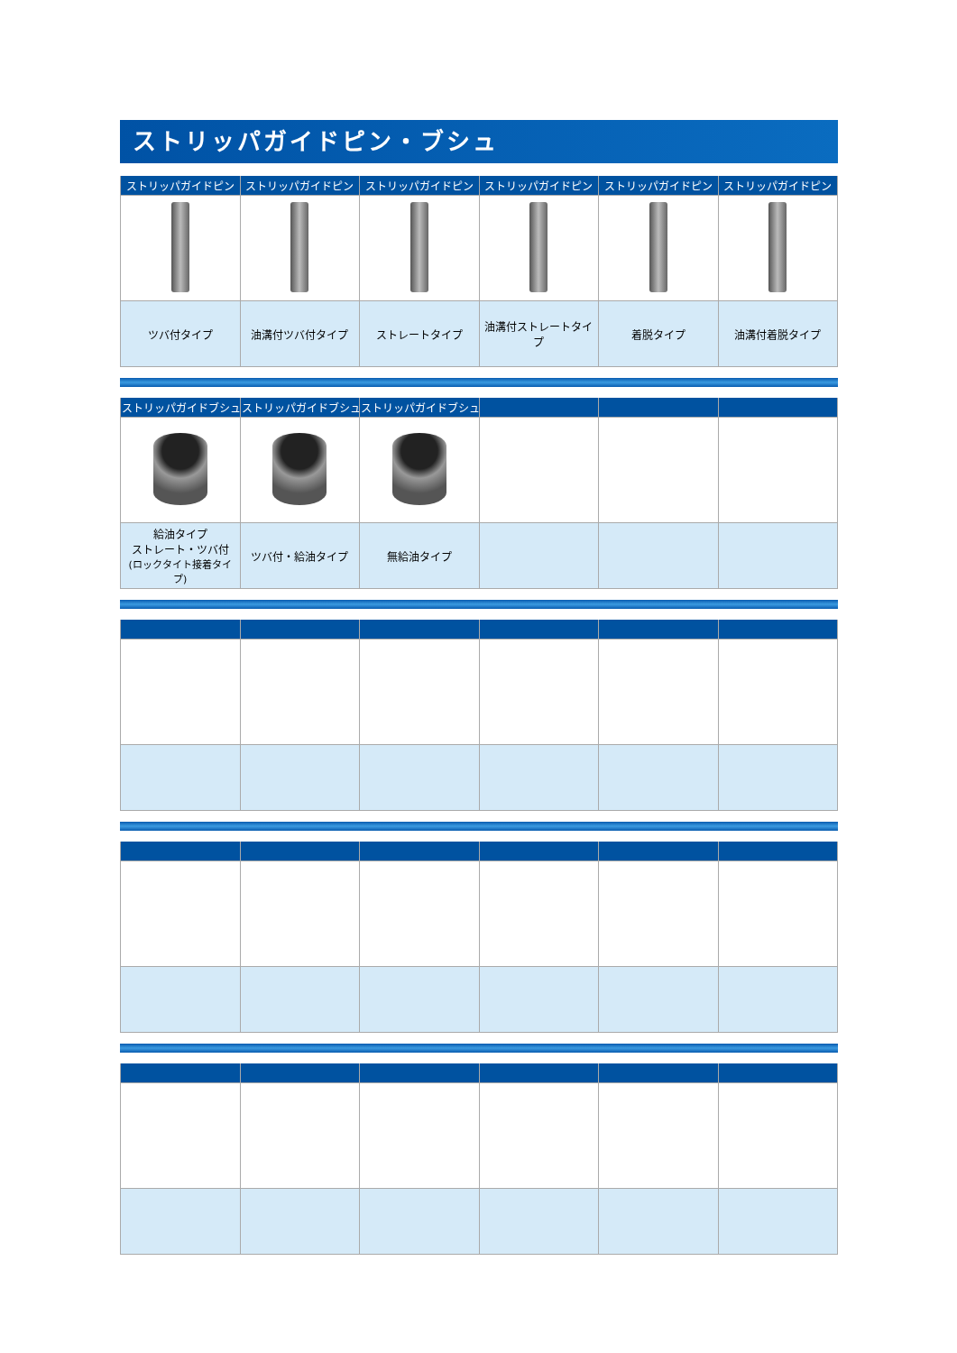ストリッパガイドピン・ブシュ
| ストリッパガイドピン | ストリッパガイドピン | ストリッパガイドピン | ストリッパガイドピン | ストリッパガイドピン | ストリッパガイドピン |
| --- | --- | --- | --- | --- | --- |
| ツバ付タイプ | 油溝付ツバ付タイプ | ストレートタイプ | 油溝付ストレートタイプ | 着脱タイプ | 油溝付着脱タイプ |
| ストリッパガイドブシュ | ストリッパガイドブシュ | ストリッパガイドブシュ | | | |
| --- | --- | --- | --- | --- | --- |
| 給油タイプ ストレート・ツバ付 (ロックタイト接着タイプ) | ツバ付・給油タイプ | 無給油タイプ | | | |